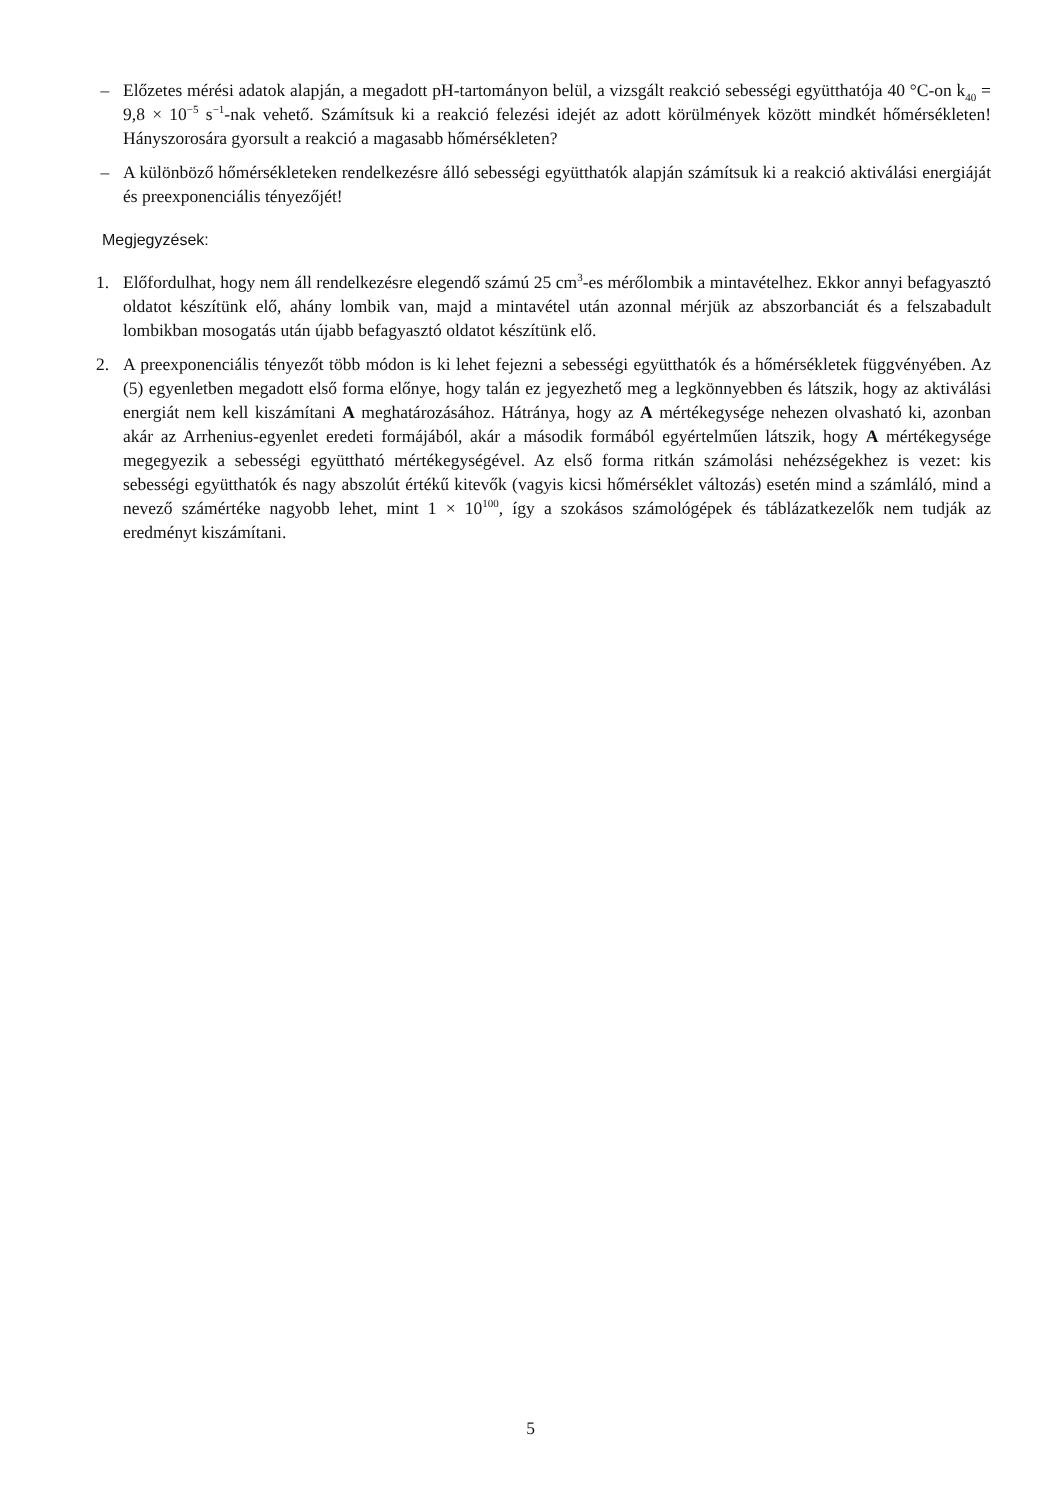– Előzetes mérési adatok alapján, a megadott pH-tartományon belül, a vizsgált reakció sebességi együtthatója 40 °C-on k<sub>40</sub> = 9,8 × 10<sup>−5</sup> s<sup>−1</sup>-nak vehető. Számítsuk ki a reakció felezési idejét az adott körülmények között mindkét hőmérsékleten! Hányszorosára gyorsult a reakció a magasabb hőmérsékleten?
– A különböző hőmérsékleteken rendelkezésre álló sebességi együtthatók alapján számítsuk ki a reakció aktiválási energiáját és preexponenciális tényezőjét!
Megjegyzések:
1. Előfordulhat, hogy nem áll rendelkezésre elegendő számú 25 cm<sup>3</sup>-es mérőlombik a mintavételhez. Ekkor annyi befagyasztó oldatot készítünk elő, ahány lombik van, majd a mintavétel után azonnal mérjük az abszorbanciát és a felszabadult lombikban mosogatás után újabb befagyasztó oldatot készítünk elő.
2. A preexponenciális tényezőt több módon is ki lehet fejezni a sebességi együtthatók és a hőmérsékletek függvényében. Az (5) egyenletben megadott első forma előnye, hogy talán ez jegyezhető meg a legkönnyebben és látszik, hogy az aktiválási energiát nem kell kiszámítani A meghatározásához. Hátránya, hogy az A mértékegysége nehezen olvasható ki, azonban akár az Arrhenius-egyenlet eredeti formájából, akár a második formából egyértelműen látszik, hogy A mértékegysége megegyezik a sebességi együttható mértékegységével. Az első forma ritkán számolási nehézségekhez is vezet: kis sebességi együtthatók és nagy abszolút értékű kitevők (vagyis kicsi hőmérséklet változás) esetén mind a számláló, mind a nevező számértéke nagyobb lehet, mint 1 × 10<sup>100</sup>, így a szokásos számológépek és táblázatkezelők nem tudják az eredményt kiszámítani.
5